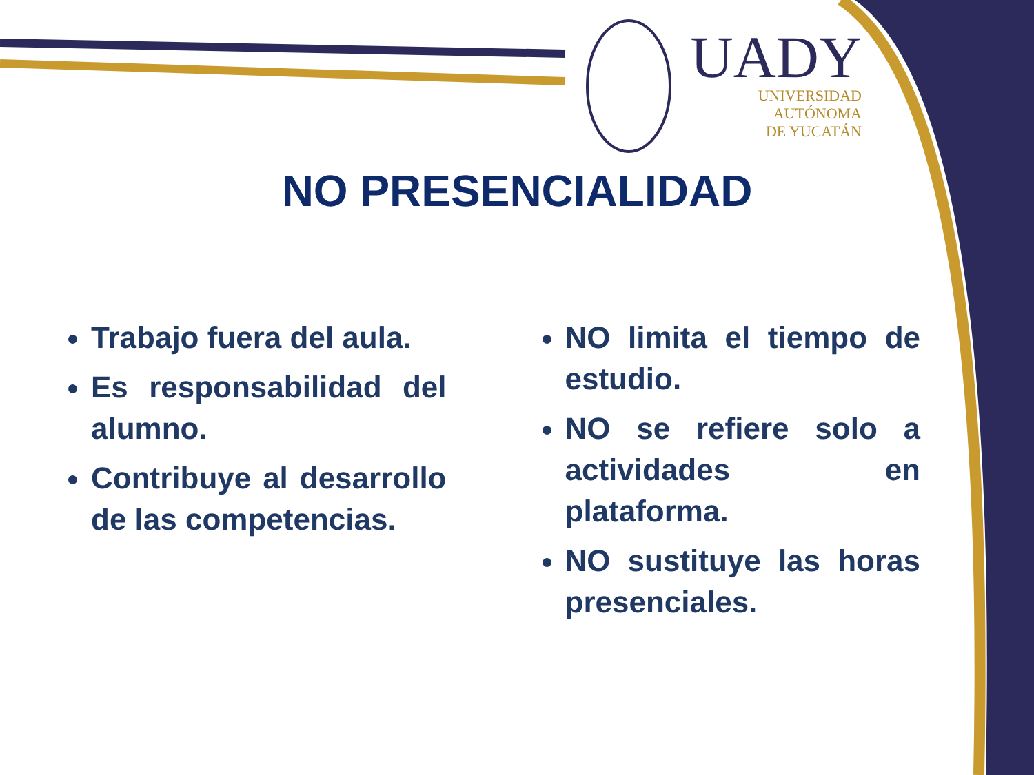UADY
UNIVERSIDAD
AUTÓNOMA
DE YUCATÁN
NO PRESENCIALIDAD
Trabajo fuera del aula.
Es responsabilidad del alumno.
Contribuye al desarrollo de las competencias.
NO limita el tiempo de estudio.
NO se refiere solo a actividades en plataforma.
NO sustituye las horas presenciales.